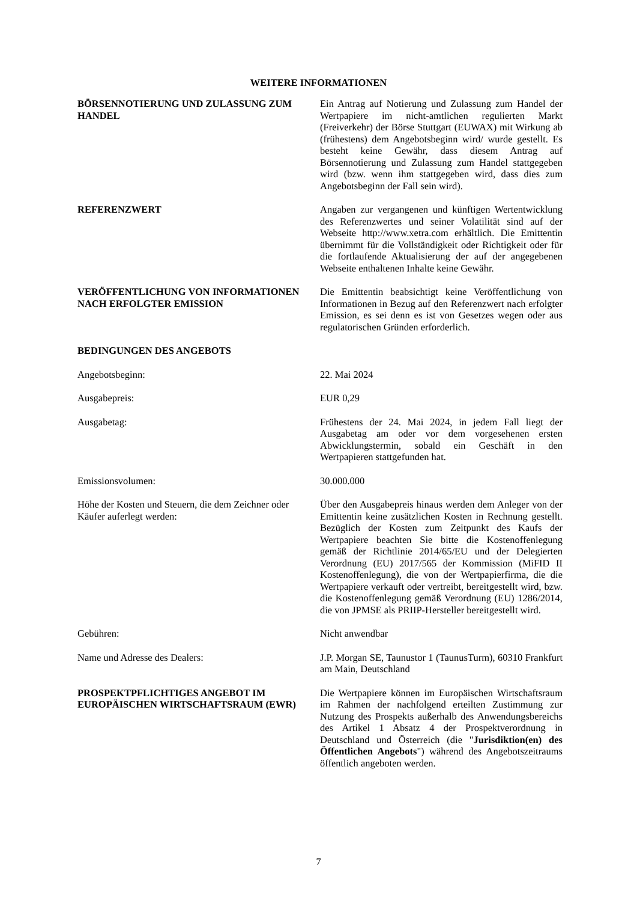WEITERE INFORMATIONEN
BÖRSENNOTIERUNG UND ZULASSUNG ZUM HANDEL Ein Antrag auf Notierung und Zulassung zum Handel der Wertpapiere im nicht-amtlichen regulierten Markt (Freiverkehr) der Börse Stuttgart (EUWAX) mit Wirkung ab (frühestens) dem Angebotsbeginn wird/ wurde gestellt. Es besteht keine Gewähr, dass diesem Antrag auf Börsennotierung und Zulassung zum Handel stattgegeben wird (bzw. wenn ihm stattgegeben wird, dass dies zum Angebotsbeginn der Fall sein wird).
REFERENZWERT Angaben zur vergangenen und künftigen Wertentwicklung des Referenzwertes und seiner Volatilität sind auf der Webseite http://www.xetra.com erhältlich. Die Emittentin übernimmt für die Vollständigkeit oder Richtigkeit oder für die fortlaufende Aktualisierung der auf der angegebenen Webseite enthaltenen Inhalte keine Gewähr.
VERÖFFENTLICHUNG VON INFORMATIONEN NACH ERFOLGTER EMISSION
Die Emittentin beabsichtigt keine Veröffentlichung von Informationen in Bezug auf den Referenzwert nach erfolgter Emission, es sei denn es ist von Gesetzes wegen oder aus regulatorischen Gründen erforderlich.
BEDINGUNGEN DES ANGEBOTS
Angebotsbeginn: 22. Mai 2024
Ausgabepreis: EUR 0,29
Ausgabetag: Frühestens der 24. Mai 2024, in jedem Fall liegt der Ausgabetag am oder vor dem vorgesehenen ersten Abwicklungstermin, sobald ein Geschäft in den Wertpapieren stattgefunden hat.
Emissionsvolumen: 30.000.000
Höhe der Kosten und Steuern, die dem Zeichner oder Käufer auferlegt werden:
Über den Ausgabepreis hinaus werden dem Anleger von der Emittentin keine zusätzlichen Kosten in Rechnung gestellt. Bezüglich der Kosten zum Zeitpunkt des Kaufs der Wertpapiere beachten Sie bitte die Kostenoffenlegung gemäß der Richtlinie 2014/65/EU und der Delegierten Verordnung (EU) 2017/565 der Kommission (MiFID II Kostenoffenlegung), die von der Wertpapierfirma, die die Wertpapiere verkauft oder vertreibt, bereitgestellt wird, bzw. die Kostenoffenlegung gemäß Verordnung (EU) 1286/2014, die von JPMSE als PRIIP-Hersteller bereitgestellt wird.
Gebühren: Nicht anwendbar
Name und Adresse des Dealers: J.P. Morgan SE, Taunustor 1 (TaunusTurm), 60310 Frankfurt am Main, Deutschland
PROSPEKTPFLICHTIGES ANGEBOT IM EUROPÄISCHEN WIRTSCHAFTSRAUM (EWR)
Die Wertpapiere können im Europäischen Wirtschaftsraum im Rahmen der nachfolgend erteilten Zustimmung zur Nutzung des Prospekts außerhalb des Anwendungsbereichs des Artikel 1 Absatz 4 der Prospektverordnung in Deutschland und Österreich (die "Jurisdiktion(en) des Öffentlichen Angebots") während des Angebotszeitraums öffentlich angeboten werden.
7